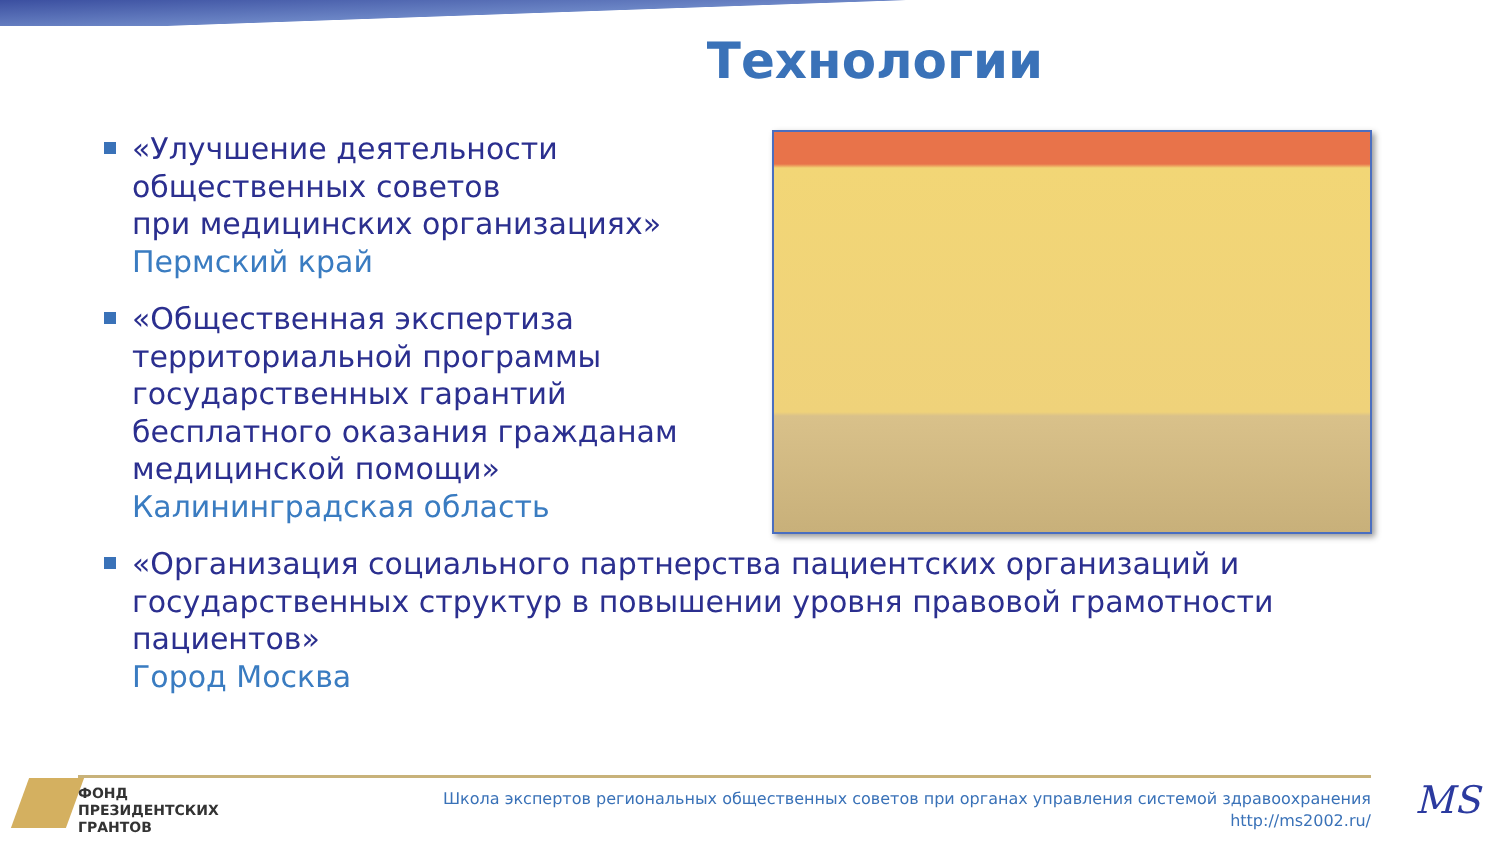Технологии
«Улучшение деятельности общественных советов
при медицинских организациях»
Пермский край
«Общественная экспертиза территориальной программы государственных гарантий бесплатного оказания гражданам медицинской помощи»
Калининградская область
«Организация социального партнерства пациентских организаций и государственных структур в повышении уровня правовой грамотности пациентов»
Город Москва
ФОНД
ПРЕЗИДЕНТСКИХ
ГРАНТОВ
Школа экспертов региональных общественных советов при органах управления системой здравоохранения
http://ms2002.ru/
MS